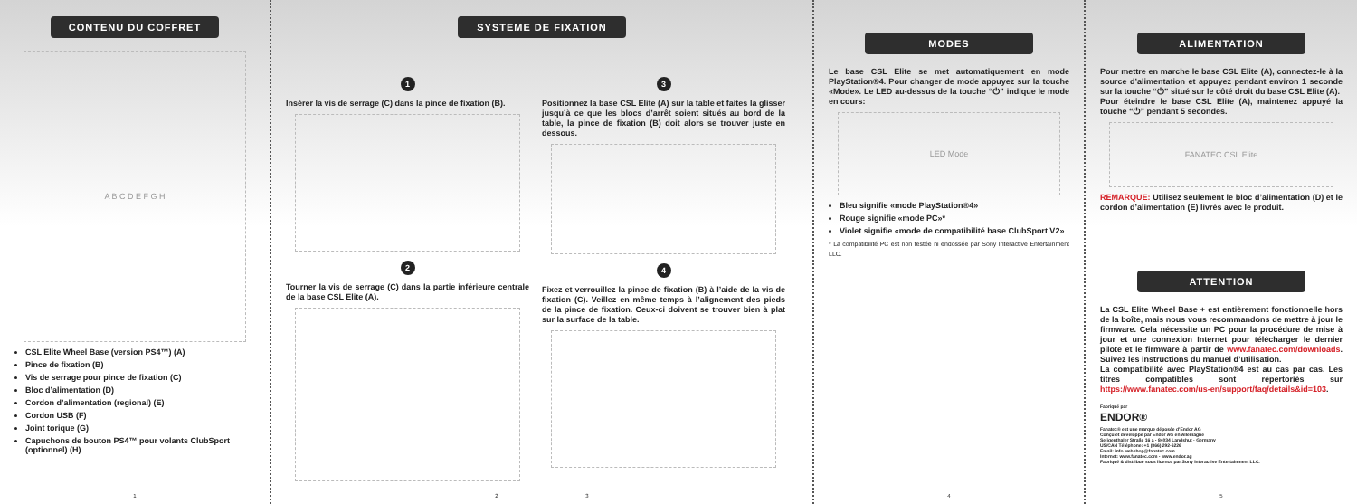CONTENU DU COFFRET
A B C D E F G H
CSL Elite Wheel Base (version PS4™) (A)
Pince de fixation (B)
Vis de serrage pour pince de fixation (C)
Bloc d’alimentation (D)
Cordon d’alimentation (regional) (E)
Cordon USB (F)
Joint torique (G)
Capuchons de bouton PS4™ pour volants ClubSport (optionnel) (H)
1
SYSTEME DE FIXATION
1
Insérer la vis de serrage (C) dans la pince de fixation (B).
2
Tourner la vis de serrage (C) dans la partie inférieure centrale de la base CSL Elite (A).
3
Positionnez la base CSL Elite (A) sur la table et faites la glisser jusqu’à ce que les blocs d’arrêt soient situés au bord de la table, la pince de fixation (B) doit alors se trouver juste en dessous.
4
Fixez et verrouillez la pince de fixation (B) à l’aide de la vis de fixation (C). Veillez en même temps à l’alignement des pieds de la pince de fixation. Ceux-ci doivent se trouver bien à plat sur la surface de la table.
2 3
MODES
Le base CSL Elite se met automatiquement en mode PlayStation®4. Pour changer de mode appuyez sur la touche «Mode». Le LED au-dessus de la touche “⏻” indique le mode en cours:
LED Mode
Bleu signifie «mode PlayStation®4»
Rouge signifie «mode PC»*
Violet signifie «mode de compatibilité base ClubSport V2»
* La compatibilité PC est non testée ni endossée par Sony Interactive Entertainment LLC.
4
ALIMENTATION
Pour mettre en marche le base CSL Elite (A), connectez-le à la source d’alimentation et appuyez pendant environ 1 seconde sur la touche “⏻” situé sur le côté droit du base CSL Elite (A).
Pour éteindre le base CSL Elite (A), maintenez appuyé la touche “⏻” pendant 5 secondes.
FANATEC CSL Elite
REMARQUE: Utilisez seulement le bloc d’alimentation (D) et le cordon d’alimentation (E) livrés avec le produit.
ATTENTION
La CSL Elite Wheel Base + est entièrement fonctionnelle hors de la boîte, mais nous vous recommandons de mettre à jour le firmware. Cela nécessite un PC pour la procédure de mise à jour et une connexion Internet pour télécharger le dernier pilote et le firmware à partir de www.fanatec.com/downloads. Suivez les instructions du manuel d’utilisation.
La compatibilité avec PlayStation®4 est au cas par cas. Les titres compatibles sont répertoriés sur https://www.fanatec.com/us-en/support/faq/details&id=103.
Fabriqué par
ENDOR®
Fanatec® est une marque déposée d’Endor AG
Conçu et développé par Endor AG en Allemagne
Seligenthaler Straße 16 a - 84034 Landshut - Germany
US/CAN Téléphone: +1 (866) 292-6226
Email: info.webshop@fanatec.com
Internet: www.fanatec.com - www.endor.ag
Fabriqué & distribué sous licence par Sony Interactive Entertainment LLC.
5